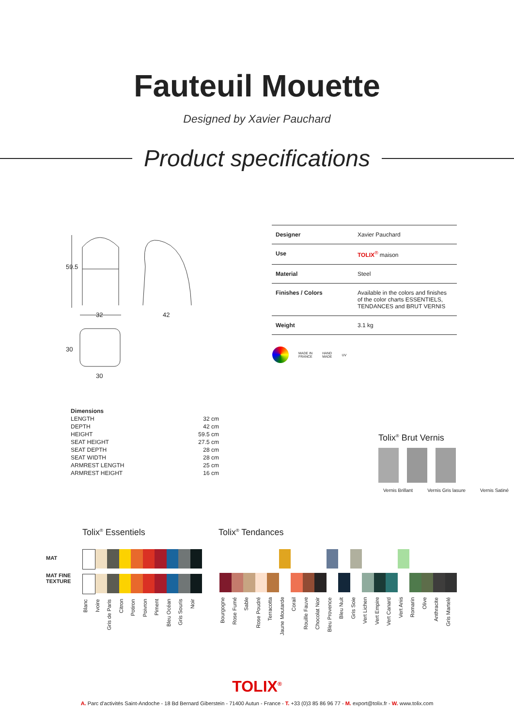Fauteuil Mouette
Designed by Xavier Pauchard
Product specifications
59.5
32
42
30
30
| Designer | Xavier Pauchard |
| Use | TOLIX<sup>®</sup> maison |
| Material | Steel |
| Finishes / Colors | Available in the colors and finishes of the color charts ESSENTIELS, TENDANCES and BRUT VERNIS |
| Weight | 3.1 kg |
MADE IN
FRANCE HAND
MADE UV
| Dimensions | |
| LENGTH | 32 cm |
| DEPTH | 42 cm |
| HEIGHT | 59.5 cm |
| SEAT HEIGHT | 27.5 cm |
| SEAT DEPTH | 28 cm |
| SEAT WIDTH | 28 cm |
| ARMREST LENGTH | 25 cm |
| ARMREST HEIGHT | 16 cm |
Tolix<sup>®</sup> Brut Vernis
Vernis Brillant Vernis Gris lasure Vernis Satiné
Tolix<sup>®</sup> Essentiels Tolix<sup>®</sup> Tendances
MAT
MAT FINE
TEXTURE
Blanc Ivoire Gris de Paris Citron Potiron Poivron Piment Bleu Océan Gris Souris Noir
Bourgogne Rose Fumé Sable Rose Poudré Terracotta Jaune Moutarde Corail Rouille Fauve Chocolat Noir Bleu Provence Bleu Nuit Gris Soie Vert Lichen Vert Empire Vert Canard Vert Anis Romarin Olive Anthracite Gris Martelé
TOLIX<sup>®</sup>
A. Parc d'activités Saint-Andoche - 18 Bd Bernard Giberstein - 71400 Autun - France - T. +33 (0)3 85 86 96 77 - M. export@tolix.fr - W. www.tolix.com